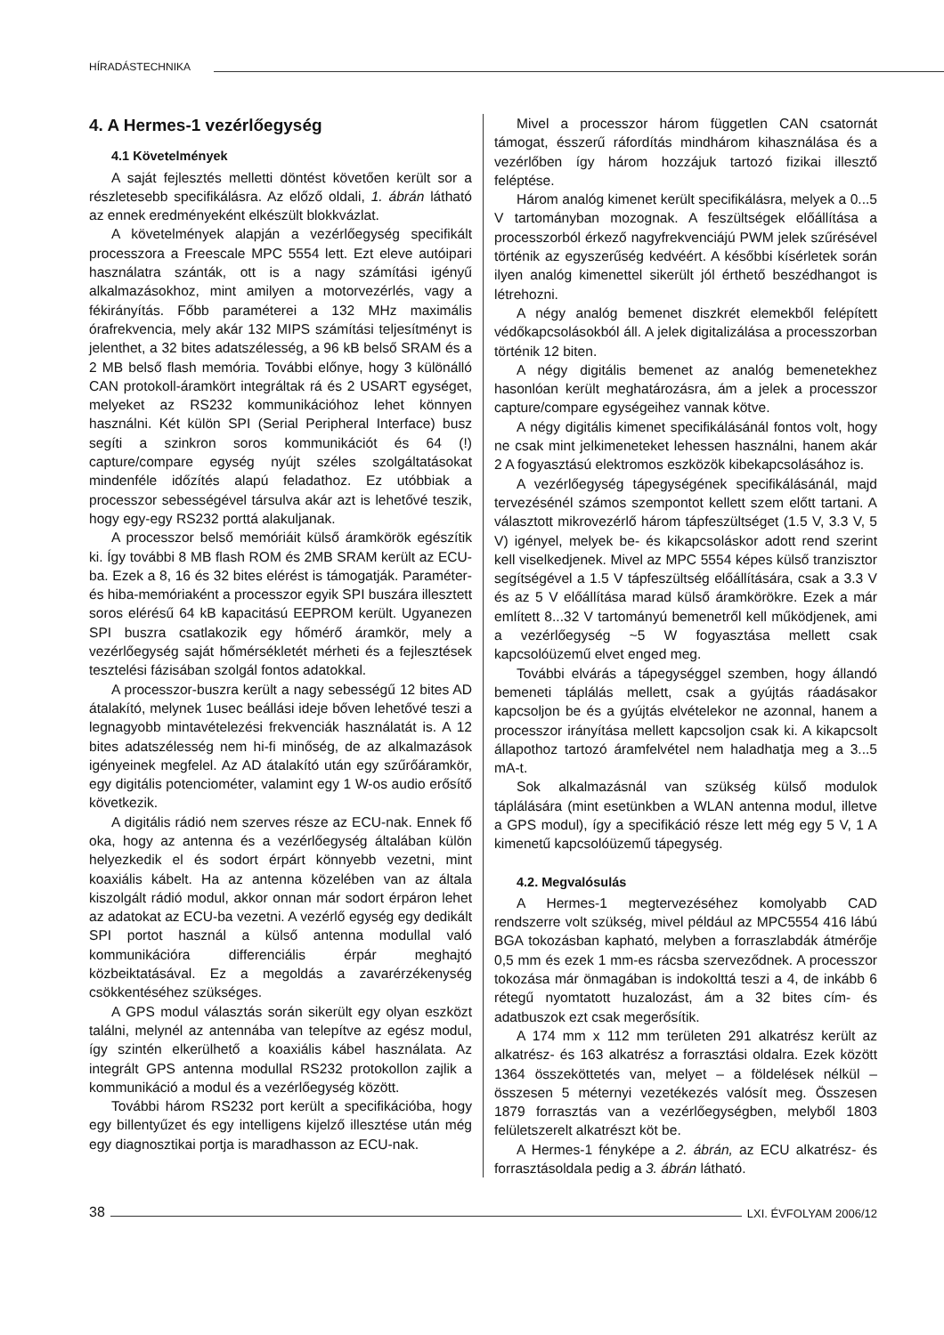HÍRADÁSTECHNIKA
4. A Hermes-1 vezérlőegység
4.1 Követelmények
A saját fejlesztés melletti döntést követően került sor a részletesebb specifikálásra. Az előző oldali, 1. ábrán látható az ennek eredményeként elkészült blokkvázlat.
A követelmények alapján a vezérlőegység specifikált processzora a Freescale MPC 5554 lett. Ezt eleve autóipari használatra szánták, ott is a nagy számítási igényű alkalmazásokhoz, mint amilyen a motorvezérlés, vagy a fékirányítás. Főbb paraméterei a 132 MHz maximális órafrekvencia, mely akár 132 MIPS számítási teljesítményt is jelenthet, a 32 bites adatszélesség, a 96 kB belső SRAM és a 2 MB belső flash memória. További előnye, hogy 3 különálló CAN protokoll-áramkört integráltak rá és 2 USART egységet, melyeket az RS232 kommunikációhoz lehet könnyen használni. Két külön SPI (Serial Peripheral Interface) busz segíti a szinkron soros kommunikációt és 64 (!) capture/compare egység nyújt széles szolgáltatásokat mindenféle időzítés alapú feladathoz. Ez utóbbiak a processzor sebességével társulva akár azt is lehetővé teszik, hogy egy-egy RS232 porttá alakuljanak.
A processzor belső memóriáit külső áramkörök egészítik ki. Így további 8 MB flash ROM és 2MB SRAM került az ECU-ba. Ezek a 8, 16 és 32 bites elérést is támogatják. Paraméter- és hiba-memóriaként a processzor egyik SPI buszára illesztett soros elérésű 64 kB kapacitású EEPROM került. Ugyanezen SPI buszra csatlakozik egy hőmérő áramkör, mely a vezérlőegység saját hőmérsékletét mérheti és a fejlesztések tesztelési fázisában szolgál fontos adatokkal.
A processzor-buszra került a nagy sebességű 12 bites AD átalakító, melynek 1usec beállási ideje bőven lehetővé teszi a legnagyobb mintavételezési frekvenciák használatát is. A 12 bites adatszélesség nem hi-fi minőség, de az alkalmazások igényeinek megfelel. Az AD átalakító után egy szűrőáramkör, egy digitális potenciométer, valamint egy 1 W-os audio erősítő következik.
A digitális rádió nem szerves része az ECU-nak. Ennek fő oka, hogy az antenna és a vezérlőegység általában külön helyezkedik el és sodort érpárt könnyebb vezetni, mint koaxiális kábelt. Ha az antenna közelében van az általa kiszolgált rádió modul, akkor onnan már sodort érpáron lehet az adatokat az ECU-ba vezetni. A vezérlő egység egy dedikált SPI portot használ a külső antenna modullal való kommunikációra differenciális érpár meghajtó közbeiktatásával. Ez a megoldás a zavarérzékenység csökkentéséhez szükséges.
A GPS modul választás során sikerült egy olyan eszközt találni, melynél az antennába van telepítve az egész modul, így szintén elkerülhető a koaxiális kábel használata. Az integrált GPS antenna modullal RS232 protokollon zajlik a kommunikáció a modul és a vezérlőegység között.
További három RS232 port került a specifikációba, hogy egy billentyűzet és egy intelligens kijelző illesztése után még egy diagnosztikai portja is maradhasson az ECU-nak.
Mivel a processzor három független CAN csatornát támogat, ésszerű ráfordítás mindhárom kihasználása és a vezérlőben így három hozzájuk tartozó fizikai illesztő feléptése.
Három analóg kimenet került specifikálásra, melyek a 0...5 V tartományban mozognak. A feszültségek előállítása a processzorból érkező nagyfrekvenciájú PWM jelek szűrésével történik az egyszerűség kedvéért. A későbbi kísérletek során ilyen analóg kimenettel sikerült jól érthető beszédhangot is létrehozni.
A négy analóg bemenet diszkrét elemekből felépített védőkapcsolásokból áll. A jelek digitalizálása a processzorban történik 12 biten.
A négy digitális bemenet az analóg bemenetekhez hasonlóan került meghatározásra, ám a jelek a processzor capture/compare egységeihez vannak kötve.
A négy digitális kimenet specifikálásánál fontos volt, hogy ne csak mint jelkimeneteket lehessen használni, hanem akár 2 A fogyasztású elektromos eszközök kibekapcsolásához is.
A vezérlőegység tápegységének specifikálásánál, majd tervezésénél számos szempontot kellett szem előtt tartani. A választott mikrovezérlő három tápfeszültséget (1.5 V, 3.3 V, 5 V) igényel, melyek be- és kikapcsoláskor adott rend szerint kell viselkedjenek. Mivel az MPC 5554 képes külső tranzisztor segítségével a 1.5 V tápfeszültség előállítására, csak a 3.3 V és az 5 V előállítása marad külső áramkörökre. Ezek a már említett 8...32 V tartományú bemenetről kell működjenek, ami a vezérlőegység ~5 W fogyasztása mellett csak kapcsolóüzemű elvet enged meg.
További elvárás a tápegységgel szemben, hogy állandó bemeneti táplálás mellett, csak a gyújtás ráadásakor kapcsoljon be és a gyújtás elvételekor ne azonnal, hanem a processzor irányítása mellett kapcsoljon csak ki. A kikapcsolt állapothoz tartozó áramfelvétel nem haladhatja meg a 3...5 mA-t.
Sok alkalmazásnál van szükség külső modulok táplálására (mint esetünkben a WLAN antenna modul, illetve a GPS modul), így a specifikáció része lett még egy 5 V, 1 A kimenetű kapcsolóüzemű tápegység.
4.2. Megvalósulás
A Hermes-1 megtervezéséhez komolyabb CAD rendszerre volt szükség, mivel például az MPC5554 416 lábú BGA tokozásban kapható, melyben a forraszlabdák átmérője 0,5 mm és ezek 1 mm-es rácsba szerveződnek. A processzor tokozása már önmagában is indokolttá teszi a 4, de inkább 6 rétegű nyomtatott huzalozást, ám a 32 bites cím- és adatbuszok ezt csak megerősítik.
A 174 mm x 112 mm területen 291 alkatrész került az alkatrész- és 163 alkatrész a forrasztási oldalra. Ezek között 1364 összeköttetés van, melyet – a földelések nélkül – összesen 5 méternyi vezetékezés valósít meg. Összesen 1879 forrasztás van a vezérlőegységben, melyből 1803 felületszerelt alkatrészt köt be.
A Hermes-1 fényképe a 2. ábrán, az ECU alkatrész- és forrasztásoldala pedig a 3. ábrán látható.
38 LXI. ÉVFOLYAM 2006/12